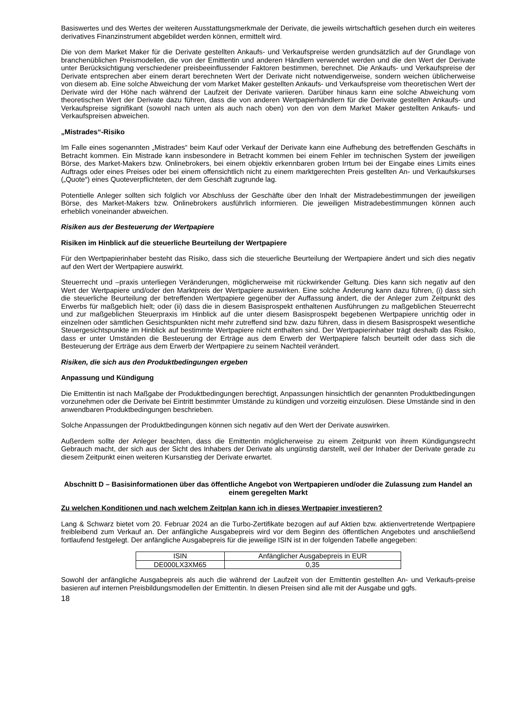Basiswertes und des Wertes der weiteren Ausstattungsmerkmale der Derivate, die jeweils wirtschaftlich gesehen durch ein weiteres derivatives Finanzinstrument abgebildet werden können, ermittelt wird.
Die von dem Market Maker für die Derivate gestellten Ankaufs- und Verkaufspreise werden grundsätzlich auf der Grundlage von branchenüblichen Preismodellen, die von der Emittentin und anderen Händlern verwendet werden und die den Wert der Derivate unter Berücksichtigung verschiedener preisbeeinflussender Faktoren bestimmen, berechnet. Die Ankaufs- und Verkaufspreise der Derivate entsprechen aber einem derart berechneten Wert der Derivate nicht notwendigerweise, sondern weichen üblicherweise von diesem ab. Eine solche Abweichung der vom Market Maker gestellten Ankaufs- und Verkaufspreise vom theoretischen Wert der Derivate wird der Höhe nach während der Laufzeit der Derivate variieren. Darüber hinaus kann eine solche Abweichung vom theoretischen Wert der Derivate dazu führen, dass die von anderen Wertpapierhändlern für die Derivate gestellten Ankaufs- und Verkaufspreise signifikant (sowohl nach unten als auch nach oben) von den von dem Market Maker gestellten Ankaufs- und Verkaufspreisen abweichen.
„Mistrades“-Risiko
Im Falle eines sogenannten „Mistrades“ beim Kauf oder Verkauf der Derivate kann eine Aufhebung des betreffenden Geschäfts in Betracht kommen. Ein Mistrade kann insbesondere in Betracht kommen bei einem Fehler im technischen System der jeweiligen Börse, des Market-Makers bzw. Onlinebrokers, bei einem objektiv erkennbaren groben Irrtum bei der Eingabe eines Limits eines Auftrags oder eines Preises oder bei einem offensichtlich nicht zu einem marktgerechten Preis gestellten An- und Verkaufskurses („Quote“) eines Quoteverpflichteten, der dem Geschäft zugrunde lag.
Potentielle Anleger sollten sich folglich vor Abschluss der Geschäfte über den Inhalt der Mistradebestimmungen der jeweiligen Börse, des Market-Makers bzw. Onlinebrokers ausführlich informieren. Die jeweiligen Mistradebestimmungen können auch erheblich voneinander abweichen.
Risiken aus der Besteuerung der Wertpapiere
Risiken im Hinblick auf die steuerliche Beurteilung der Wertpapiere
Für den Wertpapierinhaber besteht das Risiko, dass sich die steuerliche Beurteilung der Wertpapiere ändert und sich dies negativ auf den Wert der Wertpapiere auswirkt.
Steuerrecht und –praxis unterliegen Veränderungen, möglicherweise mit rückwirkender Geltung. Dies kann sich negativ auf den Wert der Wertpapiere und/oder den Marktpreis der Wertpapiere auswirken. Eine solche Änderung kann dazu führen, (i) dass sich die steuerliche Beurteilung der betreffenden Wertpapiere gegenüber der Auffassung ändert, die der Anleger zum Zeitpunkt des Erwerbs für maßgeblich hielt; oder (ii) dass die in diesem Basisprospekt enthaltenen Ausführungen zu maßgeblichen Steuerrecht und zur maßgeblichen Steuerpraxis im Hinblick auf die unter diesem Basisprospekt begebenen Wertpapiere unrichtig oder in einzelnen oder sämtlichen Gesichtspunkten nicht mehr zutreffend sind bzw. dazu führen, dass in diesem Basisprospekt wesentliche Steuergesichtspunkte im Hinblick auf bestimmte Wertpapiere nicht enthalten sind. Der Wertpapierinhaber trägt deshalb das Risiko, dass er unter Umständen die Besteuerung der Erträge aus dem Erwerb der Wertpapiere falsch beurteilt oder dass sich die Besteuerung der Erträge aus dem Erwerb der Wertpapiere zu seinem Nachteil verändert.
Risiken, die sich aus den Produktbedingungen ergeben
Anpassung und Kündigung
Die Emittentin ist nach Maßgabe der Produktbedingungen berechtigt, Anpassungen hinsichtlich der genannten Produktbedingungen vorzunehmen oder die Derivate bei Eintritt bestimmter Umstände zu kündigen und vorzeitig einzulösen. Diese Umstände sind in den anwendbaren Produktbedingungen beschrieben.
Solche Anpassungen der Produktbedingungen können sich negativ auf den Wert der Derivate auswirken.
Außerdem sollte der Anleger beachten, dass die Emittentin möglicherweise zu einem Zeitpunkt von ihrem Kündigungsrecht Gebrauch macht, der sich aus der Sicht des Inhabers der Derivate als ungünstig darstellt, weil der Inhaber der Derivate gerade zu diesem Zeitpunkt einen weiteren Kursanstieg der Derivate erwartet.
Abschnitt D – Basisinformationen über das öffentliche Angebot von Wertpapieren und/oder die Zulassung zum Handel an einem geregelten Markt
Zu welchen Konditionen und nach welchem Zeitplan kann ich in dieses Wertpapier investieren?
Lang & Schwarz bietet vom 20. Februar 2024 an die Turbo-Zertifikate bezogen auf auf Aktien bzw. aktienvertretende Wertpapiere freibleibend zum Verkauf an. Der anfängliche Ausgabepreis wird vor dem Beginn des öffentlichen Angebotes und anschließend fortlaufend festgelegt. Der anfängliche Ausgabepreis für die jeweilige ISIN ist in der folgenden Tabelle angegeben:
| ISIN | Anfänglicher Ausgabepreis in EUR |
| --- | --- |
| DE000LX3XM65 | 0,35 |
Sowohl der anfängliche Ausgabepreis als auch die während der Laufzeit von der Emittentin gestellten An- und Verkaufs-preise basieren auf internen Preisbildungsmodellen der Emittentin. In diesen Preisen sind alle mit der Ausgabe und ggfs.
18